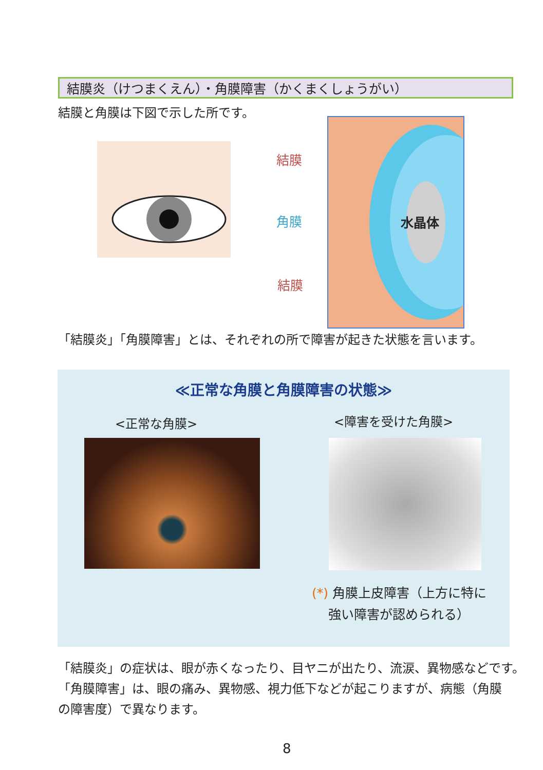結膜炎（けつまくえん）・角膜障害（かくまくしょうがい）
結膜と角膜は下図で示した所です。
結膜
角膜
結膜
水晶体
「結膜炎」「角膜障害」とは、それぞれの所で障害が起きた状態を言います。
≪正常な角膜と角膜障害の状態≫
<正常な角膜> <障害を受けた角膜>
(*) 角膜上皮障害（上方に特に
強い障害が認められる）
「結膜炎」の症状は、眼が赤くなったり、目ヤニが出たり、流涙、異物感などです。
「角膜障害」は、眼の痛み、異物感、視力低下などが起こりますが、病態（角膜
の障害度）で異なります。
8